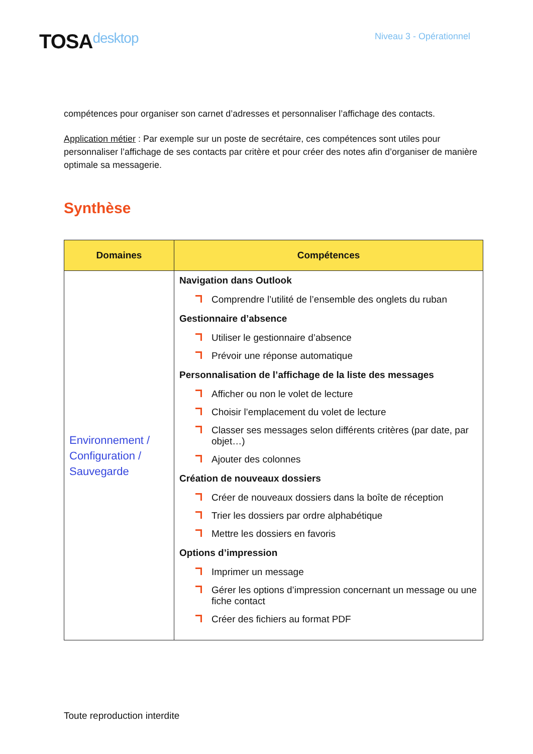TOSAdesktop
Niveau 3 - Opérationnel
compétences pour organiser son carnet d’adresses et personnaliser l’affichage des contacts.
Application métier : Par exemple sur un poste de secrétaire, ces compétences sont utiles pour personnaliser l’affichage de ses contacts par critère et pour créer des notes afin d’organiser de manière optimale sa messagerie.
Synthèse
| Domaines | Compétences |
| --- | --- |
| Environnement / Configuration / Sauvegarde | Navigation dans Outlook Comprendre l’utilité de l’ensemble des onglets du ruban Gestionnaire d’absence Utiliser le gestionnaire d’absence Prévoir une réponse automatique Personnalisation de l’affichage de la liste des messages Afficher ou non le volet de lecture Choisir l’emplacement du volet de lecture Classer ses messages selon différents critères (par date, par objet…) Ajouter des colonnes Création de nouveaux dossiers Créer de nouveaux dossiers dans la boîte de réception Trier les dossiers par ordre alphabétique Mettre les dossiers en favoris Options d’impression Imprimer un message Gérer les options d’impression concernant un message ou une fiche contact Créer des fichiers au format PDF |
Toute reproduction interdite